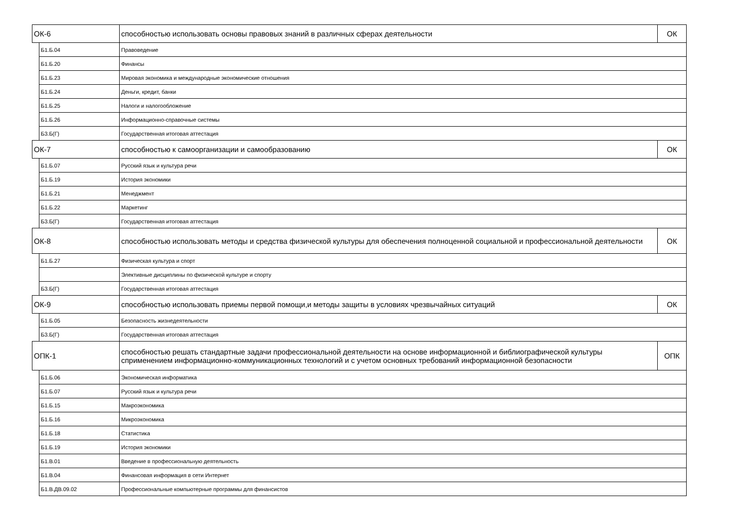| ОК-6 | | способностью использовать основы правовых знаний в различных сферах деятельности | ОК |
| | Б1.Б.04 | Правоведение | |
| | Б1.Б.20 | Финансы | |
| | Б1.Б.23 | Мировая экономика и международные экономические отношения | |
| | Б1.Б.24 | Деньги, кредит, банки | |
| | Б1.Б.25 | Налоги и налогообложение | |
| | Б1.Б.26 | Информационно-справочные системы | |
| | Б3.Б(Г) | Государственная итоговая аттестация | |
| ОК-7 | | способностью к самоорганизации и самообразованию | ОК |
| | Б1.Б.07 | Русский язык и культура речи | |
| | Б1.Б.19 | История экономики | |
| | Б1.Б.21 | Менеджмент | |
| | Б1.Б.22 | Маркетинг | |
| | Б3.Б(Г) | Государственная итоговая аттестация | |
| ОК-8 | | способностью использовать методы и средства физической культуры для обеспечения полноценной социальной и профессиональной деятельности | ОК |
| | Б1.Б.27 | Физическая культура и спорт | |
| | | Элективные дисциплины по физической культуре и спорту | |
| | Б3.Б(Г) | Государственная итоговая аттестация | |
| ОК-9 | | способностью использовать приемы первой помощи,и методы защиты в условиях чрезвычайных ситуаций | ОК |
| | Б1.Б.05 | Безопасность жизнедеятельности | |
| | Б3.Б(Г) | Государственная итоговая аттестация | |
| ОПК-1 | | способностью решать стандартные задачи профессиональной деятельности на основе информационной и библиографической культуры сприменением информационно-коммуникационных технологий и с учетом основных требований информационной безопасности | ОПК |
| | Б1.Б.06 | Экономическая информатика | |
| | Б1.Б.07 | Русский язык и культура речи | |
| | Б1.Б.15 | Макроэкономика | |
| | Б1.Б.16 | Микроэкономика | |
| | Б1.Б.18 | Статистика | |
| | Б1.Б.19 | История экономики | |
| | Б1.В.01 | Введение в профессиональную деятельность | |
| | Б1.В.04 | Финансовая информация в сети Интернет | |
| | Б1.В.ДВ.09.02 | Профессиональные компьютерные программы для финансистов | |